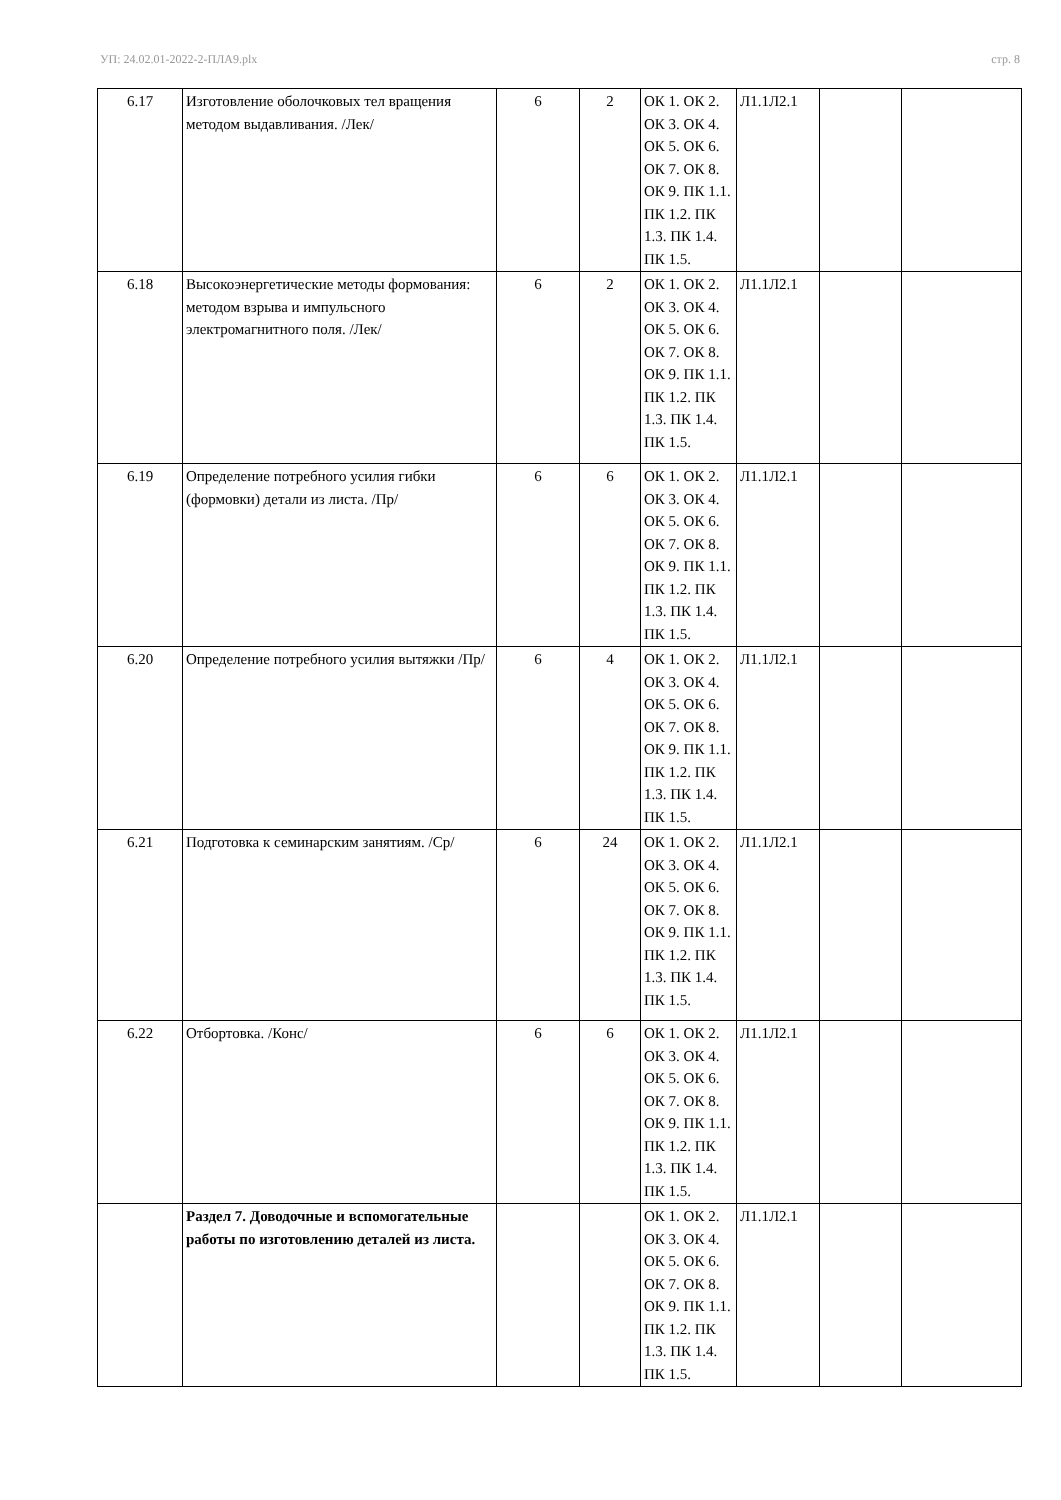УП: 24.02.01-2022-2-ПЛА9.plx стр. 8
| 6.17 | Изготовление оболочковых тел вращения методом выдавливания. /Лек/ | 6 | 2 | ОК 1. ОК 2. ОК 3. ОК 4. ОК 5. ОК 6. ОК 7. ОК 8. ОК 9. ПК 1.1. ПК 1.2. ПК 1.3. ПК 1.4. ПК 1.5. | Л1.1Л2.1 | | |
| 6.18 | Высокоэнергетические методы формования: методом взрыва и импульсного электромагнитного поля. /Лек/ | 6 | 2 | ОК 1. ОК 2. ОК 3. ОК 4. ОК 5. ОК 6. ОК 7. ОК 8. ОК 9. ПК 1.1. ПК 1.2. ПК 1.3. ПК 1.4. ПК 1.5. | Л1.1Л2.1 | | |
| 6.19 | Определение потребного усилия гибки (формовки) детали из листа. /Пр/ | 6 | 6 | ОК 1. ОК 2. ОК 3. ОК 4. ОК 5. ОК 6. ОК 7. ОК 8. ОК 9. ПК 1.1. ПК 1.2. ПК 1.3. ПК 1.4. ПК 1.5. | Л1.1Л2.1 | | |
| 6.20 | Определение потребного усилия вытяжки /Пр/ | 6 | 4 | ОК 1. ОК 2. ОК 3. ОК 4. ОК 5. ОК 6. ОК 7. ОК 8. ОК 9. ПК 1.1. ПК 1.2. ПК 1.3. ПК 1.4. ПК 1.5. | Л1.1Л2.1 | | |
| 6.21 | Подготовка к семинарским занятиям. /Ср/ | 6 | 24 | ОК 1. ОК 2. ОК 3. ОК 4. ОК 5. ОК 6. ОК 7. ОК 8. ОК 9. ПК 1.1. ПК 1.2. ПК 1.3. ПК 1.4. ПК 1.5. | Л1.1Л2.1 | | |
| 6.22 | Отбортовка. /Конс/ | 6 | 6 | ОК 1. ОК 2. ОК 3. ОК 4. ОК 5. ОК 6. ОК 7. ОК 8. ОК 9. ПК 1.1. ПК 1.2. ПК 1.3. ПК 1.4. ПК 1.5. | Л1.1Л2.1 | | |
| | Раздел 7. Доводочные и вспомогательные работы по изготовлению деталей из листа. | | | ОК 1. ОК 2. ОК 3. ОК 4. ОК 5. ОК 6. ОК 7. ОК 8. ОК 9. ПК 1.1. ПК 1.2. ПК 1.3. ПК 1.4. ПК 1.5. | Л1.1Л2.1 | | |